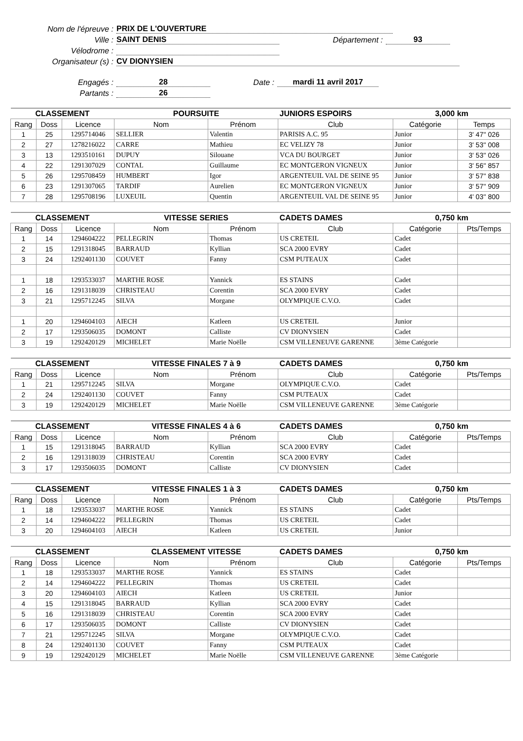Nom de l'épreuve : PRIX DE L'OUVERTURE
Ville : SAINT DENIS Département : 93
Vélodrome :
Organisateur (s) : CV DIONYSIEN
Engagés : 28 Date : mardi 11 avril 2017
Partants : 26
| CLASSEMENT | | | POURSUITE | | JUNIORS ESPOIRS | 3,000 km | |
| --- | --- | --- | --- | --- | --- | --- | --- |
| Rang | Doss | Licence | Nom | Prénom | Club | Catégorie | Temps |
| 1 | 25 | 1295714046 | SELLIER | Valentin | PARISIS A.C. 95 | Junior | 3' 47'' 026 |
| 2 | 27 | 1278216022 | CARRE | Mathieu | EC VELIZY 78 | Junior | 3' 53'' 008 |
| 3 | 13 | 1293510161 | DUPUY | Silouane | VCA DU BOURGET | Junior | 3' 53'' 026 |
| 4 | 22 | 1291307029 | CONTAL | Guillaume | EC MONTGERON VIGNEUX | Junior | 3' 56'' 857 |
| 5 | 26 | 1295708459 | HUMBERT | Igor | ARGENTEUIL VAL DE SEINE 95 | Junior | 3' 57'' 838 |
| 6 | 23 | 1291307065 | TARDIF | Aurelien | EC MONTGERON VIGNEUX | Junior | 3' 57'' 909 |
| 7 | 28 | 1295708196 | LUXEUIL | Quentin | ARGENTEUIL VAL DE SEINE 95 | Junior | 4' 03'' 800 |
| CLASSEMENT | | | VITESSE SERIES | | CADETS DAMES | 0,750 km | |
| --- | --- | --- | --- | --- | --- | --- | --- |
| Rang | Doss | Licence | Nom | Prénom | Club | Catégorie | Pts/Temps |
| 1 | 14 | 1294604222 | PELLEGRIN | Thomas | US CRETEIL | Cadet | |
| 2 | 15 | 1291318045 | BARRAUD | Kyllian | SCA 2000 EVRY | Cadet | |
| 3 | 24 | 1292401130 | COUVET | Fanny | CSM PUTEAUX | Cadet | |
| 1 | 18 | 1293533037 | MARTHE ROSE | Yannick | ES STAINS | Cadet | |
| 2 | 16 | 1291318039 | CHRISTEAU | Corentin | SCA 2000 EVRY | Cadet | |
| 3 | 21 | 1295712245 | SILVA | Morgane | OLYMPIQUE C.V.O. | Cadet | |
| 1 | 20 | 1294604103 | AIECH | Katleen | US CRETEIL | Junior | |
| 2 | 17 | 1293506035 | DOMONT | Calliste | CV DIONYSIEN | Cadet | |
| 3 | 19 | 1292420129 | MICHELET | Marie Noëlle | CSM VILLENEUVE GARENNE | 3ème Catégorie | |
| CLASSEMENT | | | VITESSE FINALES 7 à 9 | | CADETS DAMES | 0,750 km | |
| --- | --- | --- | --- | --- | --- | --- | --- |
| Rang | Doss | Licence | Nom | Prénom | Club | Catégorie | Pts/Temps |
| 1 | 21 | 1295712245 | SILVA | Morgane | OLYMPIQUE C.V.O. | Cadet | |
| 2 | 24 | 1292401130 | COUVET | Fanny | CSM PUTEAUX | Cadet | |
| 3 | 19 | 1292420129 | MICHELET | Marie Noëlle | CSM VILLENEUVE GARENNE | 3ème Catégorie | |
| CLASSEMENT | | | VITESSE FINALES 4 à 6 | | CADETS DAMES | 0,750 km | |
| --- | --- | --- | --- | --- | --- | --- | --- |
| Rang | Doss | Licence | Nom | Prénom | Club | Catégorie | Pts/Temps |
| 1 | 15 | 1291318045 | BARRAUD | Kyllian | SCA 2000 EVRY | Cadet | |
| 2 | 16 | 1291318039 | CHRISTEAU | Corentin | SCA 2000 EVRY | Cadet | |
| 3 | 17 | 1293506035 | DOMONT | Calliste | CV DIONYSIEN | Cadet | |
| CLASSEMENT | | | VITESSE FINALES 1 à 3 | | CADETS DAMES | 0,750 km | |
| --- | --- | --- | --- | --- | --- | --- | --- |
| Rang | Doss | Licence | Nom | Prénom | Club | Catégorie | Pts/Temps |
| 1 | 18 | 1293533037 | MARTHE ROSE | Yannick | ES STAINS | Cadet | |
| 2 | 14 | 1294604222 | PELLEGRIN | Thomas | US CRETEIL | Cadet | |
| 3 | 20 | 1294604103 | AIECH | Katleen | US CRETEIL | Junior | |
| CLASSEMENT | | | CLASSEMENT VITESSE | | CADETS DAMES | 0,750 km | |
| --- | --- | --- | --- | --- | --- | --- | --- |
| Rang | Doss | Licence | Nom | Prénom | Club | Catégorie | Pts/Temps |
| 1 | 18 | 1293533037 | MARTHE ROSE | Yannick | ES STAINS | Cadet | |
| 2 | 14 | 1294604222 | PELLEGRIN | Thomas | US CRETEIL | Cadet | |
| 3 | 20 | 1294604103 | AIECH | Katleen | US CRETEIL | Junior | |
| 4 | 15 | 1291318045 | BARRAUD | Kyllian | SCA 2000 EVRY | Cadet | |
| 5 | 16 | 1291318039 | CHRISTEAU | Corentin | SCA 2000 EVRY | Cadet | |
| 6 | 17 | 1293506035 | DOMONT | Calliste | CV DIONYSIEN | Cadet | |
| 7 | 21 | 1295712245 | SILVA | Morgane | OLYMPIQUE C.V.O. | Cadet | |
| 8 | 24 | 1292401130 | COUVET | Fanny | CSM PUTEAUX | Cadet | |
| 9 | 19 | 1292420129 | MICHELET | Marie Noëlle | CSM VILLENEUVE GARENNE | 3ème Catégorie | |